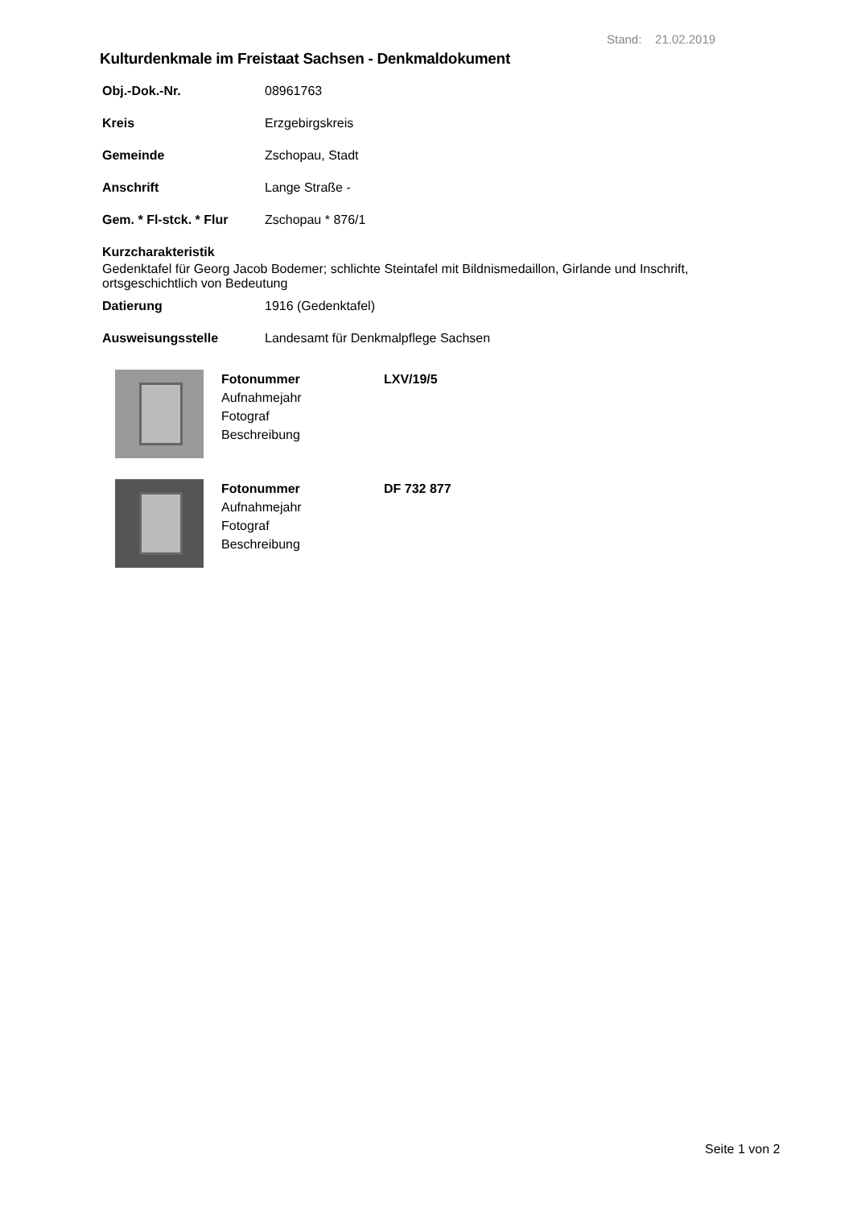Stand: 21.02.2019
Kulturdenkmale im Freistaat Sachsen - Denkmaldokument
Obj.-Dok.-Nr. 08961763
Kreis Erzgebirgskreis
Gemeinde Zschopau, Stadt
Anschrift Lange Straße -
Gem. * Fl-stck. * Flur Zschopau * 876/1
Kurzcharakteristik
Gedenktafel für Georg Jacob Bodemer; schlichte Steintafel mit Bildnismedaillon, Girlande und Inschrift, ortsgeschichtlich von Bedeutung
Datierung 1916 (Gedenktafel)
Ausweisungsstelle Landesamt für Denkmalpflege Sachsen
Fotonummer LXV/19/5
Aufnahmejahr
Fotograf
Beschreibung
Fotonummer DF 732 877
Aufnahmejahr
Fotograf
Beschreibung
Seite 1 von 2